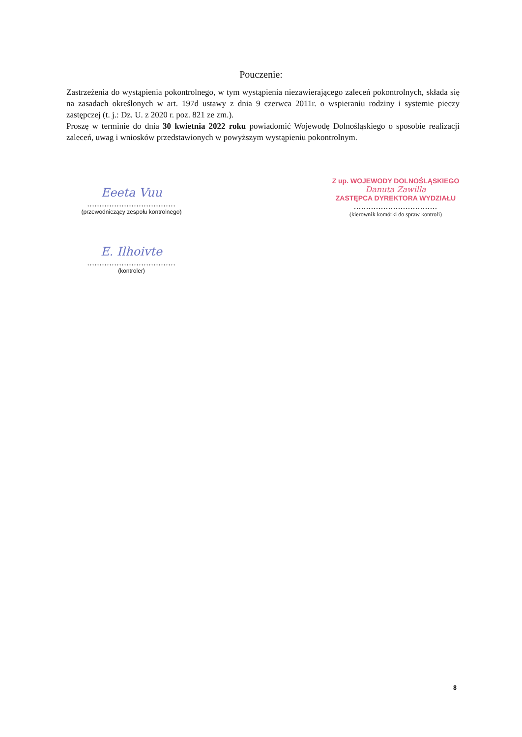Pouczenie:
Zastrzeżenia do wystąpienia pokontrolnego, w tym wystąpienia niezawierającego zaleceń pokontrolnych, składa się na zasadach określonych w art. 197d ustawy z dnia 9 czerwca 2011r. o wspieraniu rodziny i systemie pieczy zastępczej (t. j.: Dz. U. z 2020 r. poz. 821 ze zm.).
Proszę w terminie do dnia 30 kwietnia 2022 roku powiadomić Wojewodę Dolnośląskiego o sposobie realizacji zaleceń, uwag i wniosków przedstawionych w powyższym wystąpieniu pokontrolnym.
Eeeta Vuu
....................................
(przewodniczący zespołu kontrolnego)
Z up. WOJEWODY DOLNOŚLĄSKIEGO
Danuta Zawilla
ZASTĘPCA DYREKTORA WYDZIAŁU
..................................
(kierownik komórki do spraw kontroli)
E. Ilhoivte
....................................
(kontroler)
8